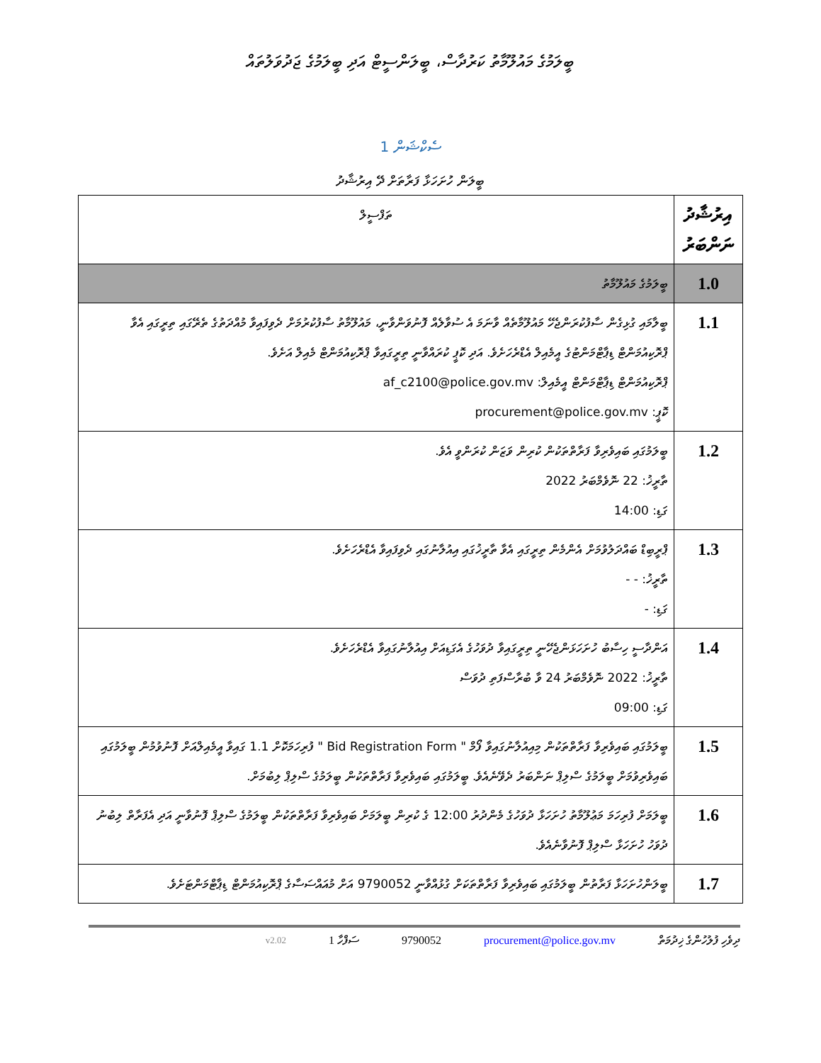ބީލަމުގެ މައުލޫމާތު ކަރުދާސް، ބީލަންސީޓް އަދި ބީލަމުގެ ޖަދުވަލުތައް
ސެކްޝަން 1
ބީލަން ހުށަހަޅާ ފަރާތަށް ދޭ އިރުޝާދު
| އިރުޝާދު ނަންބަރު | ތަފްސީލް |
| --- | --- |
| 1.0 | ބީލަމުގެ މައުލޫމާތު |
| 1.1 | ބީލާމައި ގުޅިގެން ސާފުކުރަންޖެހޭ މައުލޫމާތެއް ވާނަމަ އެ ސުވާލެއް ފޮނުވަންވާނީ، މައުލޫމާތު ސާފުކުރުމަށް ދެވިފައިވާ މުއްދަތުގެ ތެރޭގައި ތިރީގައި އެވާ ޕްރޮކިއުމަންޓް ޑިޕާޓްމަންޓުގެ އީމެއިލް އެޑްރެހަށެވެ. އަދި ކޮޕީ ކުރައްވާނީ ތިރީގައިވާ ޕްރޮކިއުމަންޓް މެއިލް އަށެވެ. ޕްރޮކިއުމަންޓް ޑިޕާޓްމަންޓް އީމެއިލް: af_c2100@police.gov.mv ކޮޕީ: procurement@police.gov.mv |
| 1.2 | ބީލަމުގައި ބައިވެރިވާ ފަރާތްތަކުން ކުރިން ވަޒަން ކުރަންވީ އެވެ. ތާރީޚު: 22 ނޮވެމްބަރު 2022 ގަޑި: 14:00 |
| 1.3 | ޕްރީބިޑް ބައްދަލުވުމަށް އެންމެން ތިރީގައި އެވާ ތާރީޚުގައި އިއުލާނުގައި ދެވިފައިވާ އެޑްރެހަށެވެ. ތާރީޚު: - - ގަޑި: - |
| 1.4 | އަންދާސީ ހިސާބު ހުށަހަޅަންޖެހޭނީ ތިރީގައިވާ ދުވަހުގެ އެގަޑިއަށް އިއުލާނުގައިވާ އެޑްރެހަށެވެ. ތާރީޚު: 2022 ނޮވެމްބަރު 24 ވާ ބުރާސްފަތި ދުވަސް ގަޑި: 09:00 |
| 1.5 | ބީލަމުގައި ބައިވެރިވާ ފަރާތްތަކުން މިއިއުލާނުގައިވާ ފޯމް " Bid Registration Form " ފުރިހަމަކޮށް 1.1 ގައިވާ އީމެއިލްއަށް ފޮނުވުމުން ބީލަމުގައި ބައިވެރިވުމަށް ބީލަމުގެ ސްލިޕް ނަންބަރު ދެވޭނެއެވެ. ބީލަމުގައި ބައިވެރިވާ ފަރާތްތަކުން ބީލަމުގެ ސްލިޕް ލިބުމަށް. |
| 1.6 | ބީލަމަށް ފުރިހަމަ މަޢުލޫމާތު ހުށަހަޅާ ދުވަހުގެ މެންދުރު 12:00 ގެ ކުރިން ބީލަމަށް ބައިވެރިވާ ފަރާތްތަކުން ބީލަމުގެ ސްލިޕް ފޮނުވާނީ އަދި އެފަރާތް ލިބުނު ދުވަހު ހުށަހަޅާ ސްލިޕް ފޮނުވާނެއެވެ. |
| 1.7 | ބީލަންހުށަހަޅާ ފަރާތުން ބީލަމުގައި ބައިވެރިވާ ފަރާތްތަކަށް ގުޅުއްވާނީ 9790052 އަށް މުއައްސަސާގެ ޕްރޮކިއުމަންޓް ޑިޕާޓްމަންޓަށެވެ. |
ދިވެހި ފުލުހުންގެ ޚިދުމަތް procurement@police.gov.mv 9790052 ސަފްހާ 1 v2.02